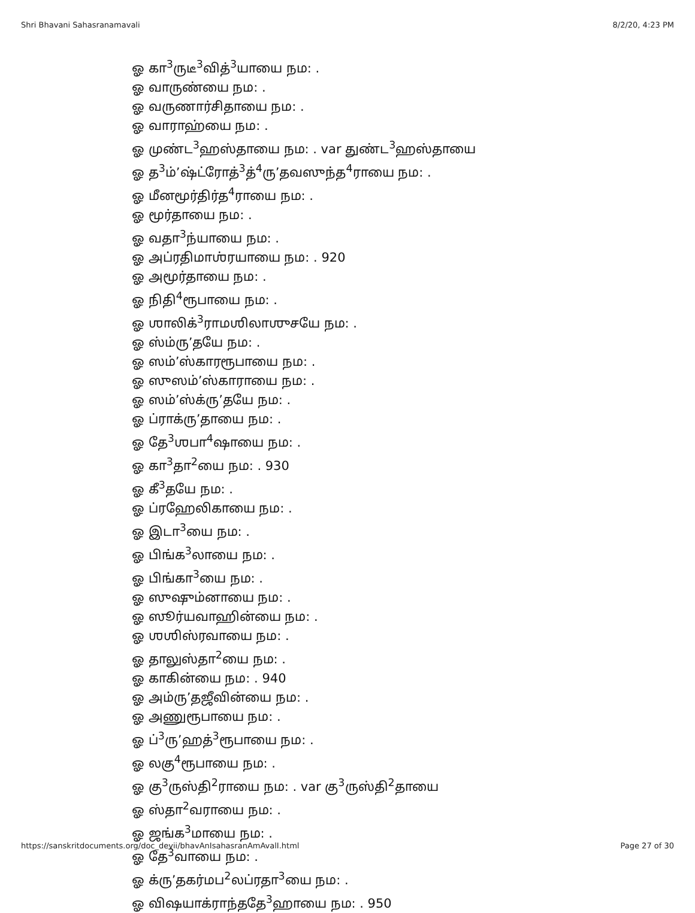Shri Bhavani Sahasranamavali 8/2/20, 4:23 PM
ஓ கா<sup>3</sup>ருடீ<sup>3</sup>வித்<sup>3</sup>யாயை நம: .
ஓ வாருண்யை நம: .
ஓ வருணார்சிதாயை நம: .
ஓ வாராஹ்யை நம: .
ஓ முண்ட<sup>3</sup>ஹஸ்தாயை நம: . var துண்ட<sup>3</sup>ஹஸ்தாயை
ஓ த<sup>3</sup>ம்’ஷ்ட்ரோத்<sup>3</sup>த்<sup>4</sup>ரு’தவஸுந்த<sup>4</sup>ராயை நம: .
ஓ மீனமூர்திர்த<sup>4</sup>ராயை நம: .
ஓ மூர்தாயை நம: .
ஓ வதா<sup>3</sup>ந்யாயை நம: .
ஓ அப்ரதிமாஶ்ரயாயை நம: . 920
ஓ அமூர்தாயை நம: .
ஓ நிதி<sup>4</sup>ரூபாயை நம: .
ஓ ஶாலிக்<sup>3</sup>ராமஶிலாஶுசயே நம: .
ஓ ஸ்ம்ரு’தயே நம: .
ஓ ஸம்’ஸ்காரரூபாயை நம: .
ஓ ஸுஸம்’ஸ்காராயை நம: .
ஓ ஸம்’ஸ்க்ரு’தயே நம: .
ஓ ப்ராக்ரு’தாயை நம: .
ஓ தே<sup>3</sup>ஶபா<sup>4</sup>ஷாயை நம: .
ஓ கா<sup>3</sup>தா<sup>2</sup>யை நம: . 930
ஓ கீ<sup>3</sup>தயே நம: .
ஓ ப்ரஹேலிகாயை நம: .
ஓ இடா<sup>3</sup>யை நம: .
ஓ பிங்க<sup>3</sup>லாயை நம: .
ஓ பிங்கா<sup>3</sup>யை நம: .
ஓ ஸுஷும்னாயை நம: .
ஓ ஸூர்யவாஹின்யை நம: .
ஓ ஶஶிஸ்ரவாயை நம: .
ஓ தாலுஸ்தா<sup>2</sup>யை நம: .
ஓ காகின்யை நம: . 940
ஓ அம்ரு’தஜீவின்யை நம: .
ஓ அணுரூபாயை நம: .
ஓ ப்<sup>3</sup>ரு’ஹத்<sup>3</sup>ரூபாயை நம: .
ஓ லகு<sup>4</sup>ரூபாயை நம: .
ஓ கு<sup>3</sup>ருஸ்தி<sup>2</sup>ராயை நம: . var கு<sup>3</sup>ருஸ்தி<sup>2</sup>தாயை
ஓ ஸ்தா<sup>2</sup>வராயை நம: .
ஓ ஜங்க<sup>3</sup>மாயை நம: .
ஓ தே<sup>3</sup>வாயை நம: .
ஓ க்ரு’தகர்மப<sup>2</sup>லப்ரதா<sup>3</sup>யை நம: .
ஓ விஷயாக்ராந்ததே<sup>3</sup>ஹாயை நம: . 950
https://sanskritdocuments.org/doc_devii/bhavAnIsahasranAmAvalI.html Page 27 of 30